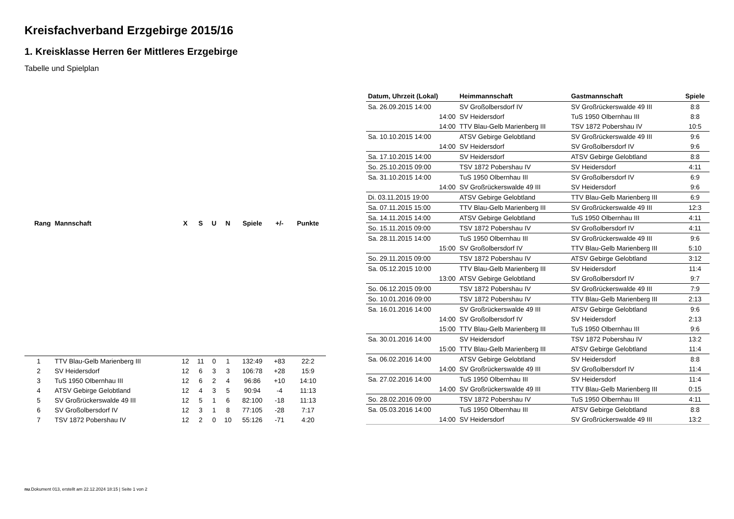Kreisfachverband Erzgebirge 2015/16
1. Kreisklasse Herren 6er Mittleres Erzgebirge
Tabelle und Spielplan
| Rang | Mannschaft | X | S | U | N | Spiele | +/- | Punkte |
| --- | --- | --- | --- | --- | --- | --- | --- | --- |
| 1 | TTV Blau-Gelb Marienberg III | 12 | 11 | 0 | 1 | 132:49 | +83 | 22:2 |
| 2 | SV Heidersdorf | 12 | 6 | 3 | 3 | 106:78 | +28 | 15:9 |
| 3 | TuS 1950 Olbernhau III | 12 | 6 | 2 | 4 | 96:86 | +10 | 14:10 |
| 4 | ATSV Gebirge Gelobtland | 12 | 4 | 3 | 5 | 90:94 | -4 | 11:13 |
| 5 | SV Großrückerswalde 49 III | 12 | 5 | 1 | 6 | 82:100 | -18 | 11:13 |
| 6 | SV Großolbersdorf IV | 12 | 3 | 1 | 8 | 77:105 | -28 | 7:17 |
| 7 | TSV 1872 Pobershau IV | 12 | 2 | 0 | 10 | 55:126 | -71 | 4:20 |
| Datum, Uhrzeit (Lokal) | Heimmannschaft | Gastmannschaft | Spiele |
| --- | --- | --- | --- |
| Sa. 26.09.2015 14:00 | SV Großolbersdorf IV | SV Großrückerswalde 49 III | 8:8 |
| 14:00 | SV Heidersdorf | TuS 1950 Olbernhau III | 8:8 |
| 14:00 | TTV Blau-Gelb Marienberg III | TSV 1872 Pobershau IV | 10:5 |
| Sa. 10.10.2015 14:00 | ATSV Gebirge Gelobtland | SV Großrückerswalde 49 III | 9:6 |
| 14:00 | SV Heidersdorf | SV Großolbersdorf IV | 9:6 |
| Sa. 17.10.2015 14:00 | SV Heidersdorf | ATSV Gebirge Gelobtland | 8:8 |
| So. 25.10.2015 09:00 | TSV 1872 Pobershau IV | SV Heidersdorf | 4:11 |
| Sa. 31.10.2015 14:00 | TuS 1950 Olbernhau III | SV Großolbersdorf IV | 6:9 |
| 14:00 | SV Großrückerswalde 49 III | SV Heidersdorf | 9:6 |
| Di. 03.11.2015 19:00 | ATSV Gebirge Gelobtland | TTV Blau-Gelb Marienberg III | 6:9 |
| Sa. 07.11.2015 15:00 | TTV Blau-Gelb Marienberg III | SV Großrückerswalde 49 III | 12:3 |
| Sa. 14.11.2015 14:00 | ATSV Gebirge Gelobtland | TuS 1950 Olbernhau III | 4:11 |
| So. 15.11.2015 09:00 | TSV 1872 Pobershau IV | SV Großolbersdorf IV | 4:11 |
| Sa. 28.11.2015 14:00 | TuS 1950 Olbernhau III | SV Großrückerswalde 49 III | 9:6 |
| 15:00 | SV Großolbersdorf IV | TTV Blau-Gelb Marienberg III | 5:10 |
| So. 29.11.2015 09:00 | TSV 1872 Pobershau IV | ATSV Gebirge Gelobtland | 3:12 |
| Sa. 05.12.2015 10:00 | TTV Blau-Gelb Marienberg III | SV Heidersdorf | 11:4 |
| 13:00 | ATSV Gebirge Gelobtland | SV Großolbersdorf IV | 9:7 |
| So. 06.12.2015 09:00 | TSV 1872 Pobershau IV | SV Großrückerswalde 49 III | 7:9 |
| So. 10.01.2016 09:00 | TSV 1872 Pobershau IV | TTV Blau-Gelb Marienberg III | 2:13 |
| Sa. 16.01.2016 14:00 | SV Großrückerswalde 49 III | ATSV Gebirge Gelobtland | 9:6 |
| 14:00 | SV Großolbersdorf IV | SV Heidersdorf | 2:13 |
| 15:00 | TTV Blau-Gelb Marienberg III | TuS 1950 Olbernhau III | 9:6 |
| Sa. 30.01.2016 14:00 | SV Heidersdorf | TSV 1872 Pobershau IV | 13:2 |
| 15:00 | TTV Blau-Gelb Marienberg III | ATSV Gebirge Gelobtland | 11:4 |
| Sa. 06.02.2016 14:00 | ATSV Gebirge Gelobtland | SV Heidersdorf | 8:8 |
| 14:00 | SV Großrückerswalde 49 III | SV Großolbersdorf IV | 11:4 |
| Sa. 27.02.2016 14:00 | TuS 1950 Olbernhau III | SV Heidersdorf | 11:4 |
| 14:00 | SV Großrückerswalde 49 III | TTV Blau-Gelb Marienberg III | 0:15 |
| So. 28.02.2016 09:00 | TSV 1872 Pobershau IV | TuS 1950 Olbernhau III | 4:11 |
| Sa. 05.03.2016 14:00 | TuS 1950 Olbernhau III | ATSV Gebirge Gelobtland | 8:8 |
| 14:00 | SV Heidersdorf | SV Großrückerswalde 49 III | 13:2 |
nu.Dokument 013, erstellt am 22.12.2024 18:15 | Seite 1 von 2